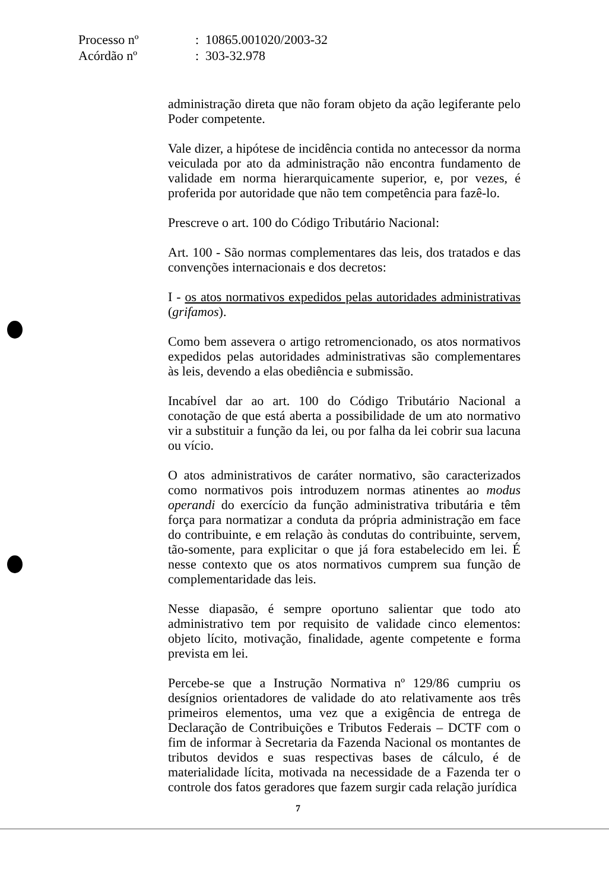| Processo nº | : 10865.001020/2003-32 |
| Acórdão nº | : 303-32.978 |
administração direta que não foram objeto da ação legiferante pelo Poder competente.
Vale dizer, a hipótese de incidência contida no antecessor da norma veiculada por ato da administração não encontra fundamento de validade em norma hierarquicamente superior, e, por vezes, é proferida por autoridade que não tem competência para fazê-lo.
Prescreve o art. 100 do Código Tributário Nacional:
Art. 100 - São normas complementares das leis, dos tratados e das convenções internacionais e dos decretos:
I - os atos normativos expedidos pelas autoridades administrativas (grifamos).
Como bem assevera o artigo retromencionado, os atos normativos expedidos pelas autoridades administrativas são complementares às leis, devendo a elas obediência e submissão.
Incabível dar ao art. 100 do Código Tributário Nacional a conotação de que está aberta a possibilidade de um ato normativo vir a substituir a função da lei, ou por falha da lei cobrir sua lacuna ou vício.
O atos administrativos de caráter normativo, são caracterizados como normativos pois introduzem normas atinentes ao modus operandi do exercício da função administrativa tributária e têm força para normatizar a conduta da própria administração em face do contribuinte, e em relação às condutas do contribuinte, servem, tão-somente, para explicitar o que já fora estabelecido em lei. É nesse contexto que os atos normativos cumprem sua função de complementaridade das leis.
Nesse diapasão, é sempre oportuno salientar que todo ato administrativo tem por requisito de validade cinco elementos: objeto lícito, motivação, finalidade, agente competente e forma prevista em lei.
Percebe-se que a Instrução Normativa nº 129/86 cumpriu os desígnios orientadores de validade do ato relativamente aos três primeiros elementos, uma vez que a exigência de entrega de Declaração de Contribuições e Tributos Federais – DCTF com o fim de informar à Secretaria da Fazenda Nacional os montantes de tributos devidos e suas respectivas bases de cálculo, é de materialidade lícita, motivada na necessidade de a Fazenda ter o controle dos fatos geradores que fazem surgir cada relação jurídica
7